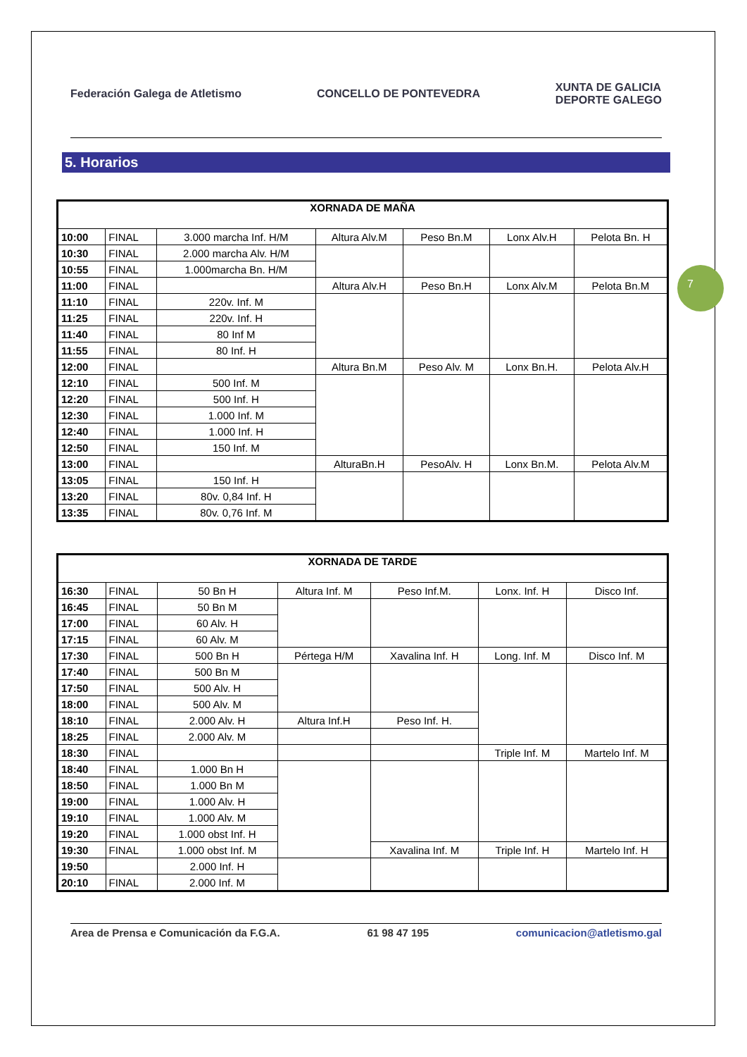7
Federación Galega de Atletismo CONCELLO DE PONTEVEDRA
XUNTA DE GALICIA
DEPORTE GALEGO
5. Horarios
| XORNADA DE MAÑA | | | | | | |
| --- | --- | --- | --- | --- | --- | --- |
| 10:00 | FINAL | 3.000 marcha Inf. H/M | Altura Alv.M | Peso Bn.M | Lonx Alv.H | Pelota Bn. H |
| 10:30 | FINAL | 2.000 marcha Alv. H/M | | | | |
| 10:55 | FINAL | 1.000marcha Bn. H/M | | | | |
| 11:00 | FINAL | | Altura Alv.H | Peso Bn.H | Lonx Alv.M | Pelota Bn.M |
| 11:10 | FINAL | 220v. Inf. M | | | | |
| 11:25 | FINAL | 220v. Inf. H | | | | |
| 11:40 | FINAL | 80 Inf M | | | | |
| 11:55 | FINAL | 80 Inf. H | | | | |
| 12:00 | FINAL | | Altura Bn.M | Peso Alv. M | Lonx Bn.H. | Pelota Alv.H |
| 12:10 | FINAL | 500 Inf. M | | | | |
| 12:20 | FINAL | 500 Inf. H | | | | |
| 12:30 | FINAL | 1.000 Inf. M | | | | |
| 12:40 | FINAL | 1.000 Inf. H | | | | |
| 12:50 | FINAL | 150 Inf. M | | | | |
| 13:00 | FINAL | | AlturaBn.H | PesoAlv. H | Lonx Bn.M. | Pelota Alv.M |
| 13:05 | FINAL | 150 Inf. H | | | | |
| 13:20 | FINAL | 80v. 0,84 Inf. H | | | | |
| 13:35 | FINAL | 80v. 0,76 Inf. M | | | | |
| XORNADA DE TARDE | | | | | | |
| --- | --- | --- | --- | --- | --- | --- |
| 16:30 | FINAL | 50 Bn H | Altura Inf. M | Peso Inf.M. | Lonx. Inf. H | Disco Inf. |
| 16:45 | FINAL | 50 Bn M | | | | |
| 17:00 | FINAL | 60 Alv. H | | | | |
| 17:15 | FINAL | 60 Alv. M | | | | |
| 17:30 | FINAL | 500 Bn H | Pértega H/M | Xavalina Inf. H | Long. Inf. M | Disco Inf. M |
| 17:40 | FINAL | 500 Bn M | | | | |
| 17:50 | FINAL | 500 Alv. H | | | | |
| 18:00 | FINAL | 500 Alv. M | | | | |
| 18:10 | FINAL | 2.000 Alv. H | Altura Inf.H | Peso Inf. H. | | |
| 18:25 | FINAL | 2.000 Alv. M | | | | |
| 18:30 | FINAL | | | | Triple Inf. M | Martelo Inf. M |
| 18:40 | FINAL | 1.000 Bn H | | | | |
| 18:50 | FINAL | 1.000 Bn M | | | | |
| 19:00 | FINAL | 1.000 Alv. H | | | | |
| 19:10 | FINAL | 1.000 Alv. M | | | | |
| 19:20 | FINAL | 1.000 obst Inf. H | | | | |
| 19:30 | FINAL | 1.000 obst Inf. M | | Xavalina Inf. M | Triple Inf. H | Martelo Inf. H |
| 19:50 | | 2.000 Inf. H | | | | |
| 20:10 | FINAL | 2.000 Inf. M | | | | |
Area de Prensa e Comunicación da F.G.A. 61 98 47 195 comunicacion@atletismo.gal